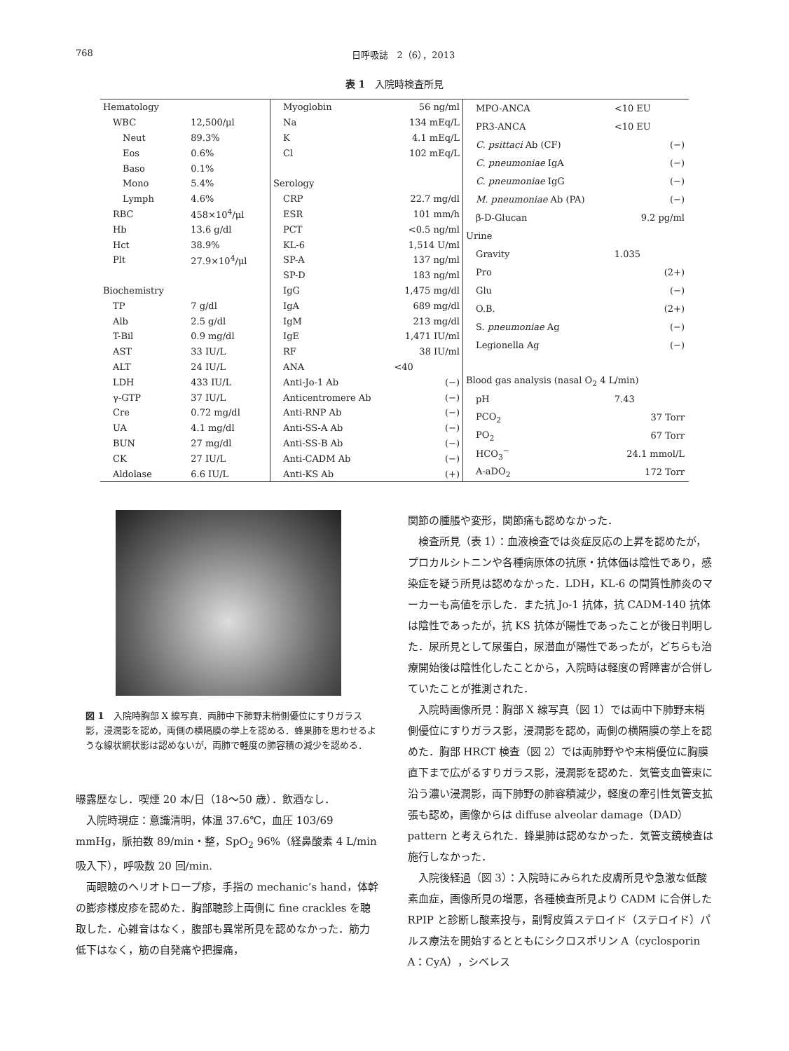768 日呼吸誌　2（6），2013
表 1　入院時検査所見
| Hematology | |
| WBC | 12,500/μl |
| Neut | 89.3% |
| Eos | 0.6% |
| Baso | 0.1% |
| Mono | 5.4% |
| Lymph | 4.6% |
| RBC | 458×10<sup>4</sup>/μl |
| Hb | 13.6 g/dl |
| Hct | 38.9% |
| Plt | 27.9×10<sup>4</sup>/μl |
| Biochemistry | |
| TP | 7 g/dl |
| Alb | 2.5 g/dl |
| T-Bil | 0.9 mg/dl |
| AST | 33 IU/L |
| ALT | 24 IU/L |
| LDH | 433 IU/L |
| γ-GTP | 37 IU/L |
| Cre | 0.72 mg/dl |
| UA | 4.1 mg/dl |
| BUN | 27 mg/dl |
| CK | 27 IU/L |
| Aldolase | 6.6 IU/L |
| Myoglobin | 56 ng/ml |
| Na | 134 mEq/L |
| K | 4.1 mEq/L |
| Cl | 102 mEq/L |
| Serology | |
| CRP | 22.7 mg/dl |
| ESR | 101 mm/h |
| PCT | <0.5 ng/ml |
| KL-6 | 1,514 U/ml |
| SP-A | 137 ng/ml |
| SP-D | 183 ng/ml |
| IgG | 1,475 mg/dl |
| IgA | 689 mg/dl |
| IgM | 213 mg/dl |
| IgE | 1,471 IU/ml |
| RF | 38 IU/ml |
| ANA | <40 |
| Anti-Jo-1 Ab | (−) |
| Anticentromere Ab | (−) |
| Anti-RNP Ab | (−) |
| Anti-SS-A Ab | (−) |
| Anti-SS-B Ab | (−) |
| Anti-CADM Ab | (−) |
| Anti-KS Ab | (+) |
| MPO-ANCA | <10 EU |
| PR3-ANCA | <10 EU |
| C. psittaci Ab (CF) | (−) |
| C. pneumoniae IgA | (−) |
| C. pneumoniae IgG | (−) |
| M. pneumoniae Ab (PA) | (−) |
| β-D-Glucan | 9.2 pg/ml |
| Urine | |
| Gravity | 1.035 |
| Pro | (2+) |
| Glu | (−) |
| O.B. | (2+) |
| S. pneumoniae Ag | (−) |
| Legionella Ag | (−) |
| Blood gas analysis (nasal O<sub>2</sub> 4 L/min) | |
| pH | 7.43 |
| PCO<sub>2</sub> | 37 Torr |
| PO<sub>2</sub> | 67 Torr |
| HCO<sub>3</sub><sup>−</sup> | 24.1 mmol/L |
| A-aDO<sub>2</sub> | 172 Torr |
図 1　入院時胸部 X 線写真．両肺中下肺野末梢側優位にすりガラス影，浸潤影を認め，両側の横隔膜の挙上を認める．蜂巣肺を思わせるような線状網状影は認めないが，両肺で軽度の肺容積の減少を認める．
曝露歴なし．喫煙 20 本/日（18〜50 歳）．飲酒なし．
入院時現症：意識清明，体温 37.6℃，血圧 103/69 mmHg，脈拍数 89/min・整，SpO<sub>2</sub> 96%（経鼻酸素 4 L/min 吸入下），呼吸数 20 回/min.
両眼瞼のヘリオトロープ疹，手指の mechanic’s hand，体幹の膨疹様皮疹を認めた．胸部聴診上両側に fine crackles を聴取した．心雑音はなく，腹部も異常所見を認めなかった．筋力低下はなく，筋の自発痛や把握痛，
関節の腫脹や変形，関節痛も認めなかった．
検査所見（表 1）：血液検査では炎症反応の上昇を認めたが，プロカルシトニンや各種病原体の抗原・抗体価は陰性であり，感染症を疑う所見は認めなかった．LDH，KL-6 の間質性肺炎のマーカーも高値を示した．また抗 Jo-1 抗体，抗 CADM-140 抗体は陰性であったが，抗 KS 抗体が陽性であったことが後日判明した．尿所見として尿蛋白，尿潜血が陽性であったが，どちらも治療開始後は陰性化したことから，入院時は軽度の腎障害が合併していたことが推測された．
入院時画像所見：胸部 X 線写真（図 1）では両中下肺野末梢側優位にすりガラス影，浸潤影を認め，両側の横隔膜の挙上を認めた．胸部 HRCT 検査（図 2）では両肺野やや末梢優位に胸膜直下まで広がるすりガラス影，浸潤影を認めた．気管支血管束に沿う濃い浸潤影，両下肺野の肺容積減少，軽度の牽引性気管支拡張も認め，画像からは diffuse alveolar damage（DAD）pattern と考えられた．蜂巣肺は認めなかった．気管支鏡検査は施行しなかった．
入院後経過（図 3）：入院時にみられた皮膚所見や急激な低酸素血症，画像所見の増悪，各種検査所見より CADM に合併した RPIP と診断し酸素投与，副腎皮質ステロイド（ステロイド）パルス療法を開始するとともにシクロスポリン A（cyclosporin A：CyA），シベレス